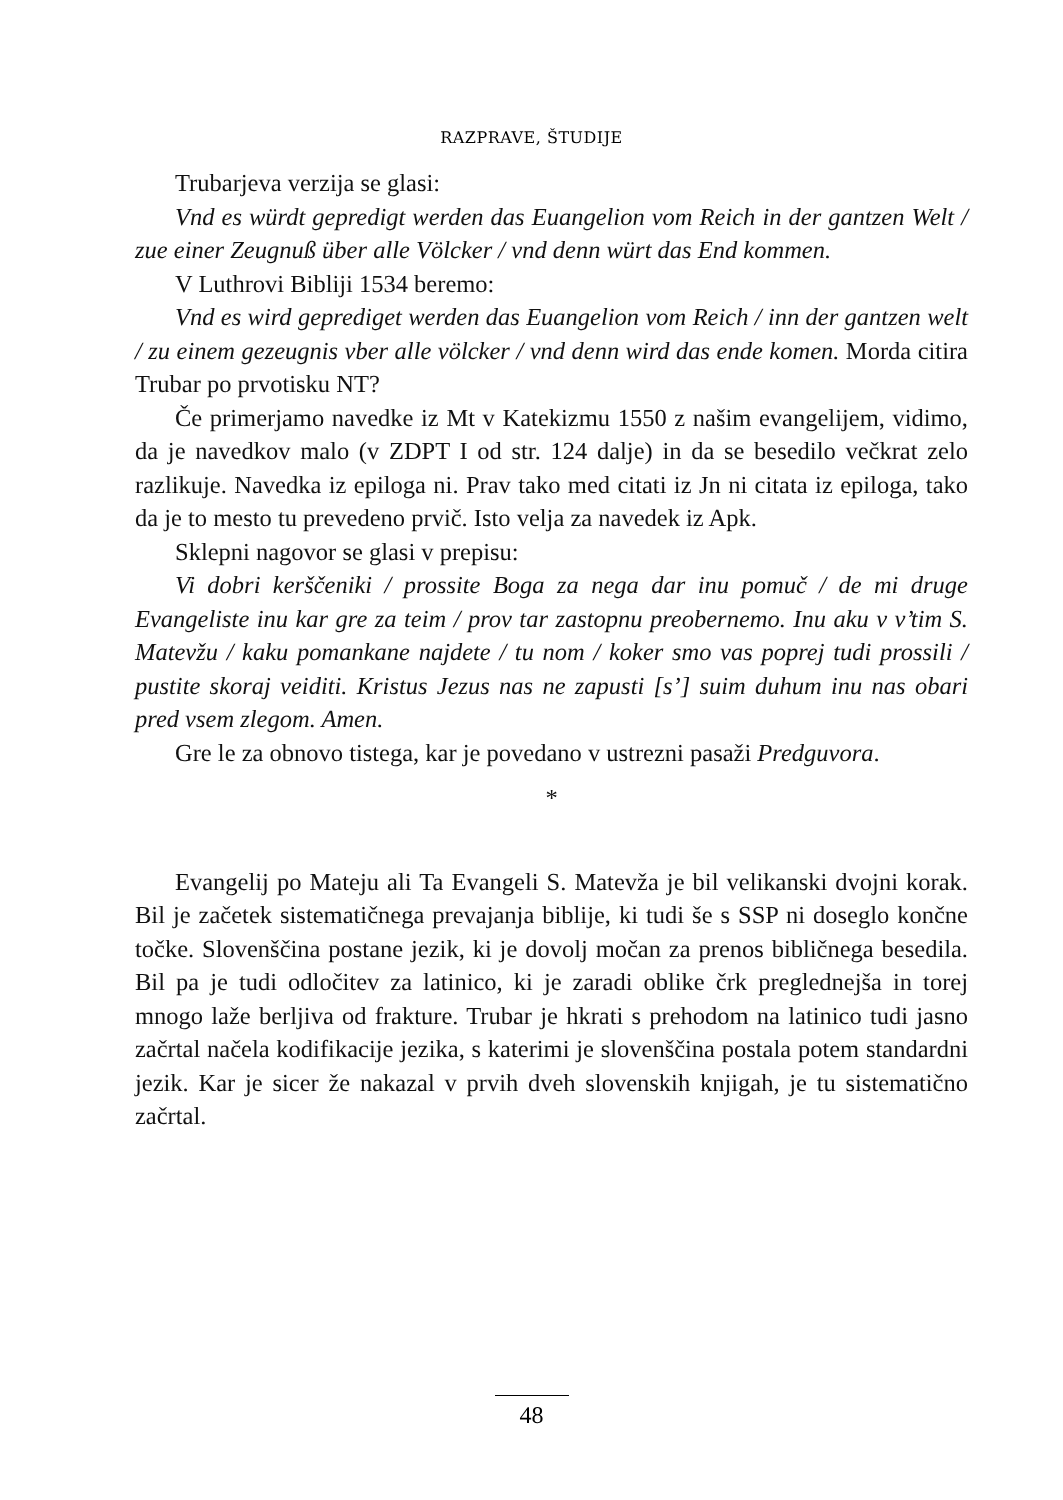RAZPRAVE, ŠTUDIJE
Trubarjeva verzija se glasi:
Vnd es würdt gepredigt werden das Euangelion vom Reich in der gantzen Welt / zue einer Zeugnuß über alle Völcker / vnd denn würt das End kommen.
V Luthrovi Bibliji 1534 beremo:
Vnd es wird geprediget werden das Euangelion vom Reich / inn der gantzen welt / zu einem gezeugnis vber alle völcker / vnd denn wird das ende komen. Morda citira Trubar po prvotisku NT?
Če primerjamo navedke iz Mt v Katekizmu 1550 z našim evangelijem, vidimo, da je navedkov malo (v ZDPT I od str. 124 dalje) in da se besedilo večkrat zelo razlikuje. Navedka iz epiloga ni. Prav tako med citati iz Jn ni citata iz epiloga, tako da je to mesto tu prevedeno prvič. Isto velja za navedek iz Apk.
Sklepni nagovor se glasi v prepisu:
Vi dobri kerščeniki / prossite Boga za nega dar inu pomuč / de mi druge Evangeliste inu kar gre za teim / prov tar zastopnu preobernemo. Inu aku v v’tim S. Matevžu / kaku pomankane najdete / tu nom / koker smo vas poprej tudi prossili / pustite skoraj veiditi. Kristus Jezus nas ne zapusti [s’] suim duhum inu nas obari pred vsem zlegom. Amen.
Gre le za obnovo tistega, kar je povedano v ustrezni pasaži Predguvora.
*
Evangelij po Mateju ali Ta Evangeli S. Matevža je bil velikanski dvojni korak. Bil je začetek sistematičnega prevajanja biblije, ki tudi še s SSP ni doseglo končne točke. Slovenščina postane jezik, ki je dovolj močan za prenos bibličnega besedila. Bil pa je tudi odločitev za latinico, ki je zaradi oblike črk preglednejša in torej mnogo laže berljiva od frakture. Trubar je hkrati s prehodom na latinico tudi jasno začrtal načela kodifikacije jezika, s katerimi je slovenščina postala potem standardni jezik. Kar je sicer že nakazal v prvih dveh slovenskih knjigah, je tu sistematično začrtal.
48